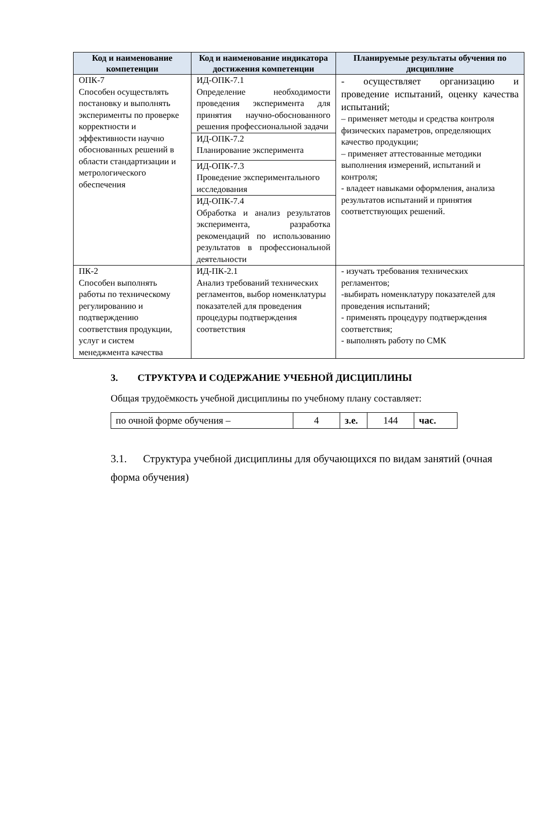| Код и наименование компетенции | Код и наименование индикатора достижения компетенции | Планируемые результаты обучения по дисциплине |
| --- | --- | --- |
| ОПК-7 Способен осуществлять постановку и выполнять эксперименты по проверке корректности и эффективности научно обоснованных решений в области стандартизации и метрологического обеспечения | ИД-ОПК-7.1 Определение необходимости проведения эксперимента для принятия научно-обоснованного решения профессиональной задачи | - осуществляет организацию и проведение испытаний, оценку качества испытаний; – применяет методы и средства контроля физических параметров, определяющих качество продукции; – применяет аттестованные методики выполнения измерений, испытаний и контроля; - владеет навыками оформления, анализа результатов испытаний и принятия соответствующих решений. |
| | ИД-ОПК-7.2 Планирование эксперимента | |
| | ИД-ОПК-7.3 Проведение экспериментального исследования | |
| | ИД-ОПК-7.4 Обработка и анализ результатов эксперимента, разработка рекомендаций по использованию результатов в профессиональной деятельности | |
| ПК-2 Способен выполнять работы по техническому регулированию и подтверждению соответствия продукции, услуг и систем менеджмента качества | ИД-ПК-2.1 Анализ требований технических регламентов, выбор номенклатуры показателей для проведения процедуры подтверждения соответствия | - изучать требования технических регламентов; -выбирать номенклатуру показателей для проведения испытаний; - применять процедуру подтверждения соответствия; - выполнять работу по СМК |
3. СТРУКТУРА И СОДЕРЖАНИЕ УЧЕБНОЙ ДИСЦИПЛИНЫ
Общая трудоёмкость учебной дисциплины по учебному плану составляет:
| по очной форме обучения – | 4 | з.е. | 144 | час. |
3.1. Структура учебной дисциплины для обучающихся по видам занятий (очная форма обучения)